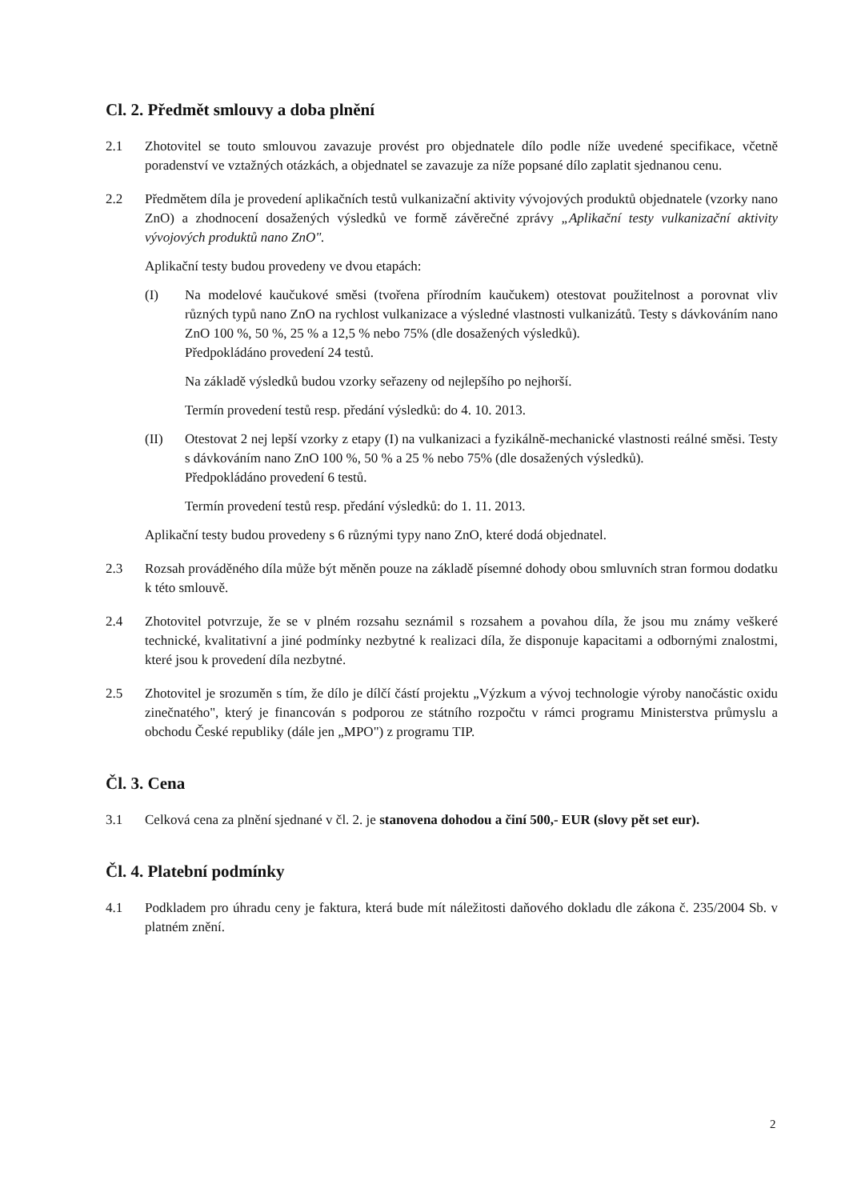Cl. 2. Předmět smlouvy a doba plnění
2.1 Zhotovitel se touto smlouvou zavazuje provést pro objednatele dílo podle níže uvedené specifikace, včetně poradenství ve vztažných otázkách, a objednatel se zavazuje za níže popsané dílo zaplatit sjednanou cenu.
2.2 Předmětem díla je provedení aplikačních testů vulkanizační aktivity vývojových produktů objednatele (vzorky nano ZnO) a zhodnocení dosažených výsledků ve formě závěrečné zprávy „Aplikační testy vulkanizační aktivity vývojových produktů nano ZnO".
Aplikační testy budou provedeny ve dvou etapách:
(I) Na modelové kaučukové směsi (tvořena přírodním kaučukem) otestovat použitelnost a porovnat vliv různých typů nano ZnO na rychlost vulkanizace a výsledné vlastnosti vulkanizátů. Testy s dávkováním nano ZnO 100 %, 50 %, 25 % a 12,5 % nebo 75% (dle dosažených výsledků).
Předpokládáno provedení 24 testů.
Na základě výsledků budou vzorky seřazeny od nejlepšího po nejhorší.
Termín provedení testů resp. předání výsledků: do 4. 10. 2013.
(II) Otestovat 2 nej lepší vzorky z etapy (I) na vulkanizaci a fyzikálně-mechanické vlastnosti reálné směsi. Testy s dávkováním nano ZnO 100 %, 50 % a 25 % nebo 75% (dle dosažených výsledků).
Předpokládáno provedení 6 testů.
Termín provedení testů resp. předání výsledků: do 1. 11. 2013.
Aplikační testy budou provedeny s 6 různými typy nano ZnO, které dodá objednatel.
2.3 Rozsah prováděného díla může být měněn pouze na základě písemné dohody obou smluvních stran formou dodatku k této smlouvě.
2.4 Zhotovitel potvrzuje, že se v plném rozsahu seznámil s rozsahem a povahou díla, že jsou mu známy veškeré technické, kvalitativní a jiné podmínky nezbytné k realizaci díla, že disponuje kapacitami a odbornými znalostmi, které jsou k provedení díla nezbytné.
2.5 Zhotovitel je srozuměn s tím, že dílo je dílčí částí projektu „Výzkum a vývoj technologie výroby nanočástic oxidu zinečnatého", který je financován s podporou ze státního rozpočtu v rámci programu Ministerstva průmyslu a obchodu České republiky (dále jen „MPO") z programu TIP.
Čl. 3. Cena
3.1 Celková cena za plnění sjednané v čl. 2. je stanovena dohodou a činí 500,- EUR (slovy pět set eur).
Čl. 4. Platební podmínky
4.1 Podkladem pro úhradu ceny je faktura, která bude mít náležitosti daňového dokladu dle zákona č. 235/2004 Sb. v platném znění.
2